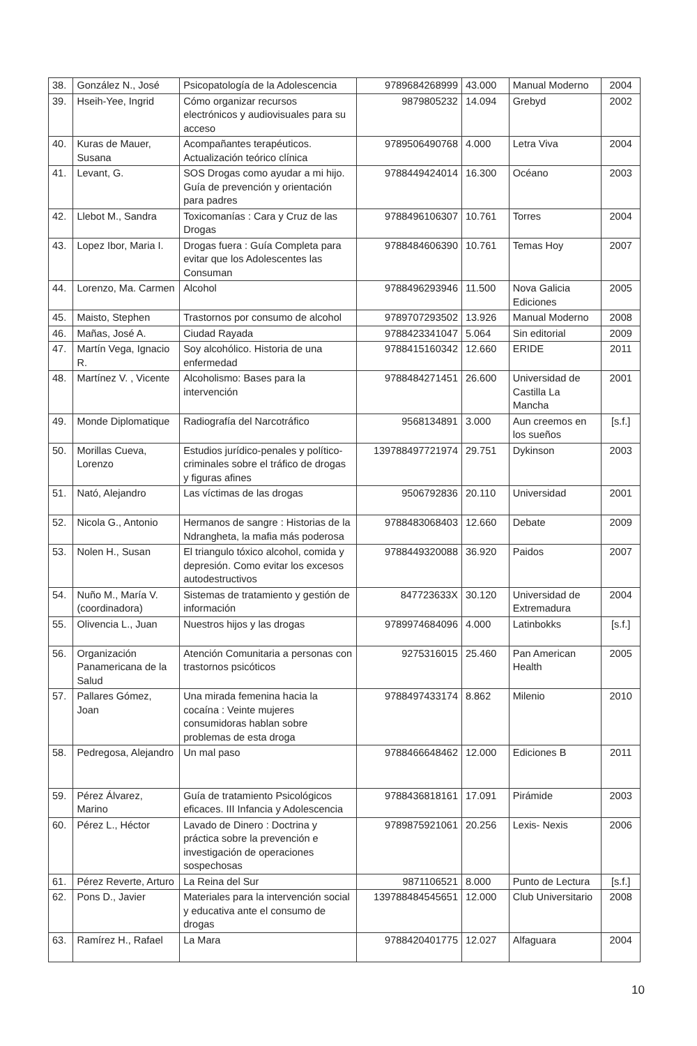| 38. | González N., José | Psicopatología de la Adolescencia | 9789684268999 | 43.000 | Manual Moderno | 2004 |
| 39. | Hseih-Yee, Ingrid | Cómo organizar recursos electrónicos y audiovisuales para su acceso | 9879805232 | 14.094 | Grebyd | 2002 |
| 40. | Kuras de Mauer, Susana | Acompañantes terapéuticos. Actualización teórico clínica | 9789506490768 | 4.000 | Letra Viva | 2004 |
| 41. | Levant, G. | SOS Drogas como ayudar a mi hijo. Guía de prevención y orientación para padres | 9788449424014 | 16.300 | Océano | 2003 |
| 42. | Llebot M., Sandra | Toxicomanías : Cara y Cruz de las Drogas | 9788496106307 | 10.761 | Torres | 2004 |
| 43. | Lopez Ibor, Maria I. | Drogas fuera : Guía Completa para evitar que los Adolescentes las Consuman | 9788484606390 | 10.761 | Temas Hoy | 2007 |
| 44. | Lorenzo, Ma. Carmen | Alcohol | 9788496293946 | 11.500 | Nova Galicia Ediciones | 2005 |
| 45. | Maisto, Stephen | Trastornos por consumo de alcohol | 9789707293502 | 13.926 | Manual Moderno | 2008 |
| 46. | Mañas, José A. | Ciudad Rayada | 9788423341047 | 5.064 | Sin editorial | 2009 |
| 47. | Martín Vega, Ignacio R. | Soy alcohólico. Historia de una enfermedad | 9788415160342 | 12.660 | ERIDE | 2011 |
| 48. | Martínez V. , Vicente | Alcoholismo: Bases para la intervención | 9788484271451 | 26.600 | Universidad de Castilla La Mancha | 2001 |
| 49. | Monde Diplomatique | Radiografía del Narcotráfico | 9568134891 | 3.000 | Aun creemos en los sueños | [s.f.] |
| 50. | Morillas Cueva, Lorenzo | Estudios jurídico-penales y político-criminales sobre el tráfico de drogas y figuras afines | 139788497721974 | 29.751 | Dykinson | 2003 |
| 51. | Nató, Alejandro | Las víctimas de las drogas | 9506792836 | 20.110 | Universidad | 2001 |
| 52. | Nicola G., Antonio | Hermanos de sangre : Historias de la Ndrangheta, la mafia más poderosa | 9788483068403 | 12.660 | Debate | 2009 |
| 53. | Nolen H., Susan | El triangulo tóxico alcohol, comida y depresión. Como evitar los excesos autodestructivos | 9788449320088 | 36.920 | Paidos | 2007 |
| 54. | Nuño M., María V. (coordinadora) | Sistemas de tratamiento y gestión de información | 847723633X | 30.120 | Universidad de Extremadura | 2004 |
| 55. | Olivencia L., Juan | Nuestros hijos y las drogas | 9789974684096 | 4.000 | Latinbokks | [s.f.] |
| 56. | Organización Panamericana de la Salud | Atención Comunitaria a personas con trastornos psicóticos | 9275316015 | 25.460 | Pan American Health | 2005 |
| 57. | Pallares Gómez, Joan | Una mirada femenina hacia la cocaína : Veinte mujeres consumidoras hablan sobre problemas de esta droga | 9788497433174 | 8.862 | Milenio | 2010 |
| 58. | Pedregosa, Alejandro | Un mal paso | 9788466648462 | 12.000 | Ediciones B | 2011 |
| 59. | Pérez Álvarez, Marino | Guía de tratamiento Psicológicos eficaces. III Infancia y Adolescencia | 9788436818161 | 17.091 | Pirámide | 2003 |
| 60. | Pérez L., Héctor | Lavado de Dinero : Doctrina y práctica sobre la prevención e investigación de operaciones sospechosas | 9789875921061 | 20.256 | Lexis- Nexis | 2006 |
| 61. | Pérez Reverte, Arturo | La Reina del Sur | 9871106521 | 8.000 | Punto de Lectura | [s.f.] |
| 62. | Pons D., Javier | Materiales para la intervención social y educativa ante el consumo de drogas | 139788484545651 | 12.000 | Club Universitario | 2008 |
| 63. | Ramírez H., Rafael | La Mara | 9788420401775 | 12.027 | Alfaguara | 2004 |
10